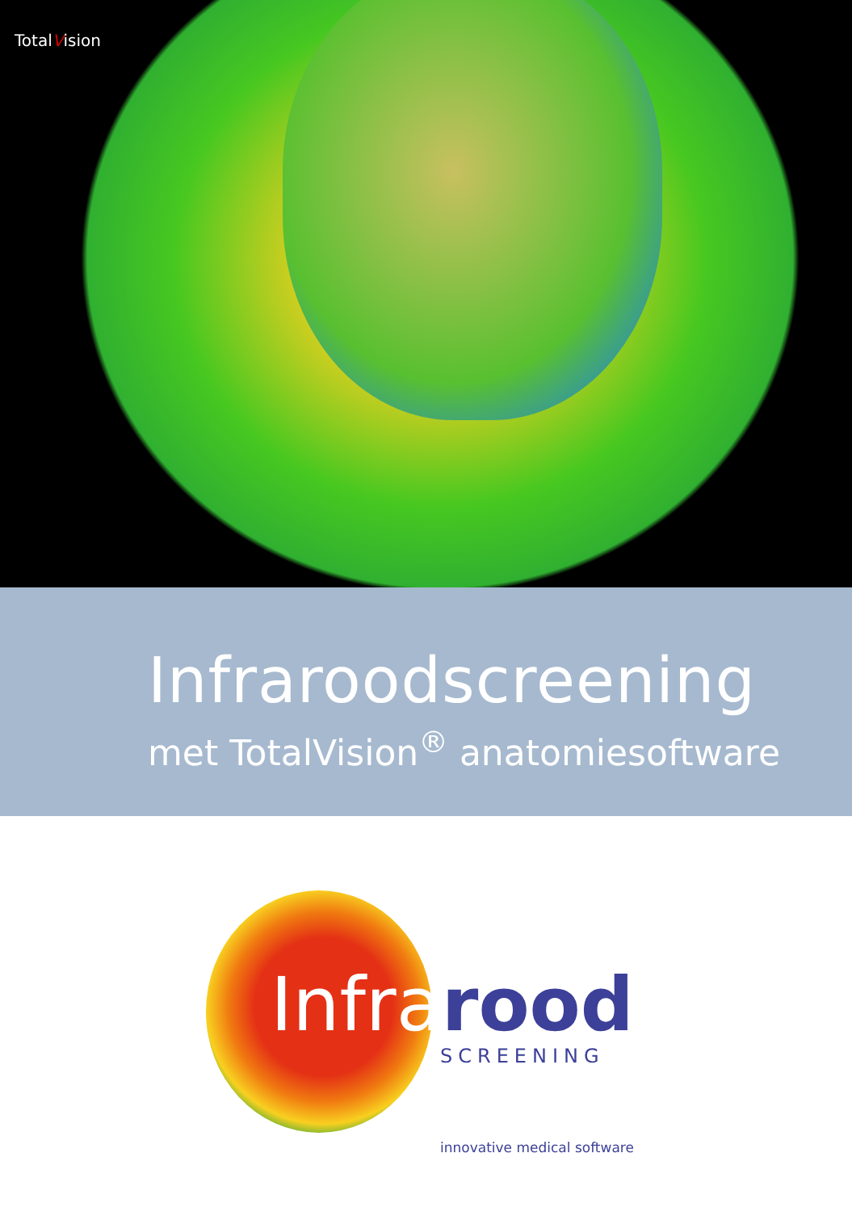TotalVision
Infraroodscreening
met TotalVision<sup>®</sup> anatomiesoftware
Infrarood
SCREENING
innovative medical software